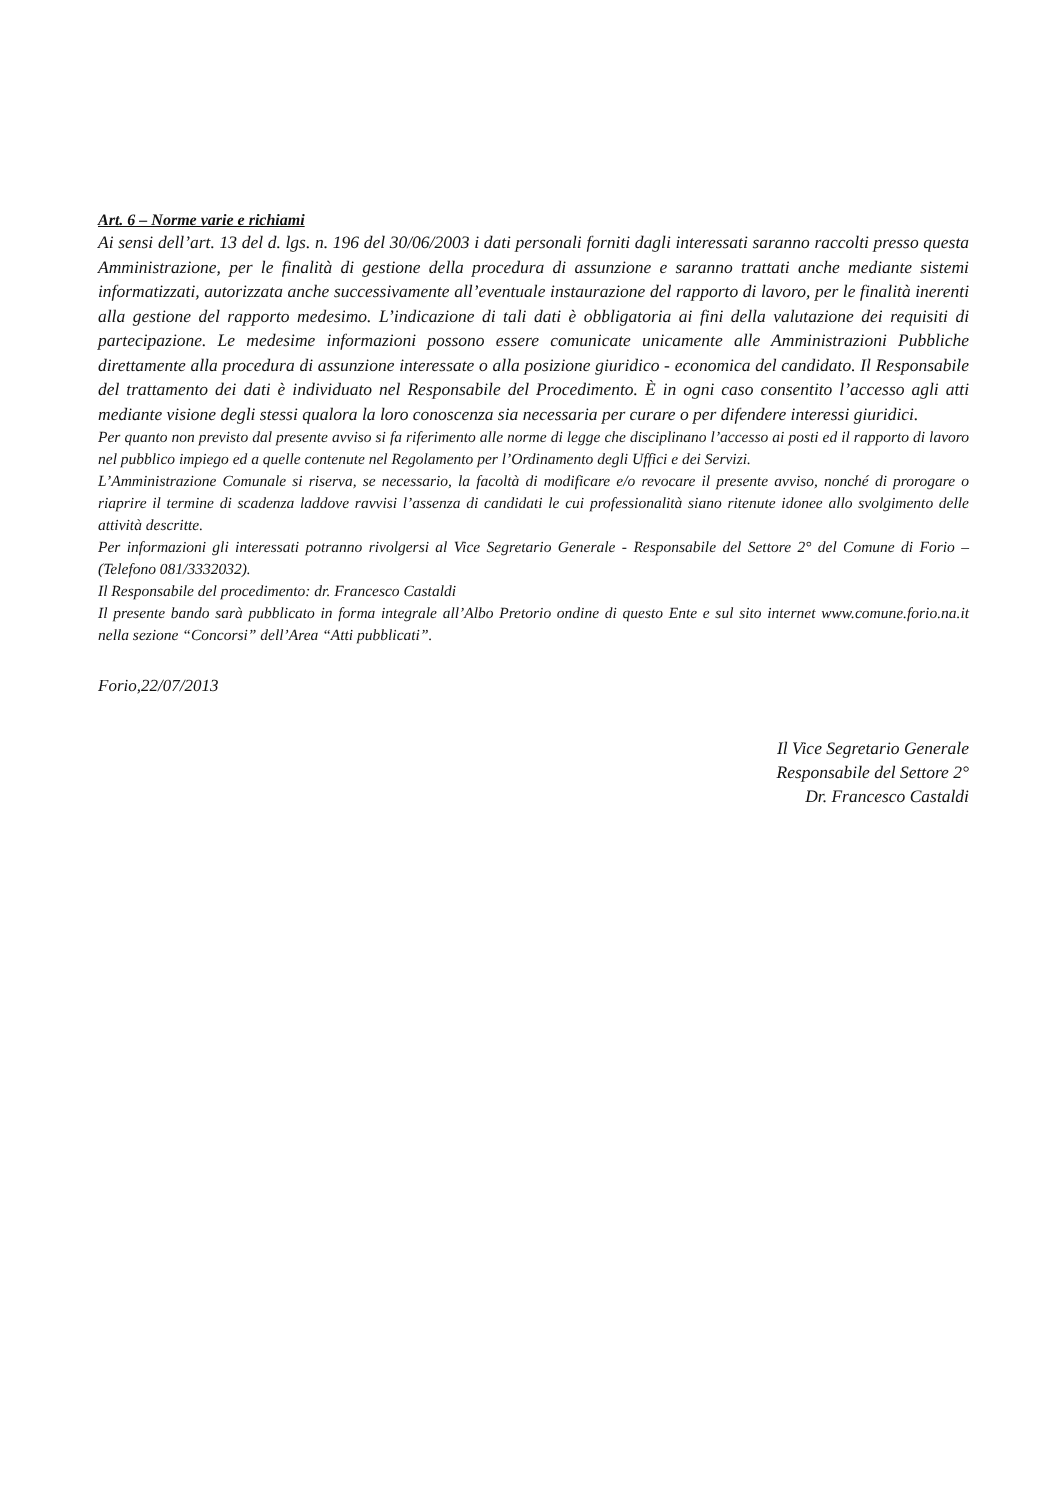Art. 6 – Norme varie e richiami
Ai sensi dell’art. 13 del d. lgs. n. 196 del 30/06/2003 i dati personali forniti dagli interessati saranno raccolti presso questa Amministrazione, per le finalità di gestione della procedura di assunzione e saranno trattati anche mediante sistemi informatizzati, autorizzata anche successivamente all’eventuale instaurazione del rapporto di lavoro, per le finalità inerenti alla gestione del rapporto medesimo. L’indicazione di tali dati è obbligatoria ai fini della valutazione dei requisiti di partecipazione. Le medesime informazioni possono essere comunicate unicamente alle Amministrazioni Pubbliche direttamente alla procedura di assunzione interessate o alla posizione giuridico - economica del candidato. Il Responsabile del trattamento dei dati è individuato nel Responsabile del Procedimento. È in ogni caso consentito l’accesso agli atti mediante visione degli stessi qualora la loro conoscenza sia necessaria per curare o per difendere interessi giuridici.
Per quanto non previsto dal presente avviso si fa riferimento alle norme di legge che disciplinano l’accesso ai posti ed il rapporto di lavoro nel pubblico impiego ed a quelle contenute nel Regolamento per l’Ordinamento degli Uffici e dei Servizi.
L’Amministrazione Comunale si riserva, se necessario, la facoltà di modificare e/o revocare il presente avviso, nonché di prorogare o riaprire il termine di scadenza laddove ravvisi l’assenza di candidati le cui professionalità siano ritenute idonee allo svolgimento delle attività descritte.
Per informazioni gli interessati potranno rivolgersi al Vice Segretario Generale - Responsabile del Settore 2° del Comune di Forio – (Telefono 081/3332032).
Il Responsabile del procedimento: dr. Francesco Castaldi
Il presente bando sarà pubblicato in forma integrale all’Albo Pretorio ondine di questo Ente e sul sito internet www.comune.forio.na.it nella sezione “Concorsi” dell’Area “Atti pubblicati”.
Forio,22/07/2013
Il Vice Segretario Generale
Responsabile del Settore 2°
Dr. Francesco Castaldi